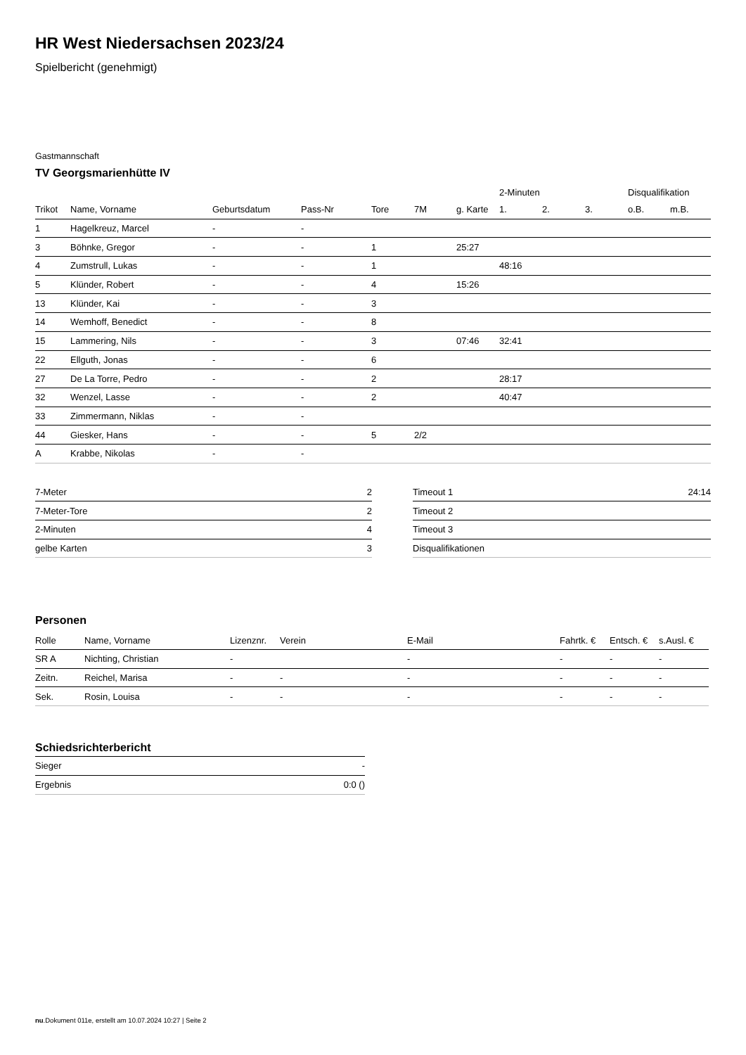HR West Niedersachsen 2023/24
Spielbericht (genehmigt)
Gastmannschaft
TV Georgsmarienhütte IV
| | | | | | | | 2-Minuten | | | Disqualifikation | |
| --- | --- | --- | --- | --- | --- | --- | --- | --- | --- | --- | --- |
| Trikot | Name, Vorname | Geburtsdatum | Pass-Nr | Tore | 7M | g. Karte | 1. | 2. | 3. | o.B. | m.B. |
| 1 | Hagelkreuz, Marcel | - | - | | | | | | | | |
| 3 | Böhnke, Gregor | - | - | 1 | | 25:27 | | | | | |
| 4 | Zumstrull, Lukas | - | - | 1 | | | 48:16 | | | | |
| 5 | Klünder, Robert | - | - | 4 | | 15:26 | | | | | |
| 13 | Klünder, Kai | - | - | 3 | | | | | | | |
| 14 | Wemhoff, Benedict | - | - | 8 | | | | | | | |
| 15 | Lammering, Nils | - | - | 3 | | 07:46 | 32:41 | | | | |
| 22 | Ellguth, Jonas | - | - | 6 | | | | | | | |
| 27 | De La Torre, Pedro | - | - | 2 | | | 28:17 | | | | |
| 32 | Wenzel, Lasse | - | - | 2 | | | 40:47 | | | | |
| 33 | Zimmermann, Niklas | - | - | | | | | | | | |
| 44 | Giesker, Hans | - | - | 5 | 2/2 | | | | | | |
| A | Krabbe, Nikolas | - | - | | | | | | | | |
| 7-Meter | 2 |
| 7-Meter-Tore | 2 |
| 2-Minuten | 4 |
| gelbe Karten | 3 |
| Timeout 1 | 24:14 |
| Timeout 2 | |
| Timeout 3 | |
| Disqualifikationen | |
Personen
| Rolle | Name, Vorname | Lizenznr. | Verein | E-Mail | Fahrtk. € | Entsch. € | s.Ausl. € |
| --- | --- | --- | --- | --- | --- | --- | --- |
| SR A | Nichting, Christian | - | | - | - | - | - |
| Zeitn. | Reichel, Marisa | - | - | - | - | - | - |
| Sek. | Rosin, Louisa | - | - | - | - | - | - |
Schiedsrichterbericht
| Sieger | - |
| Ergebnis | 0:0 () |
nu.Dokument 011e, erstellt am 10.07.2024 10:27 | Seite 2